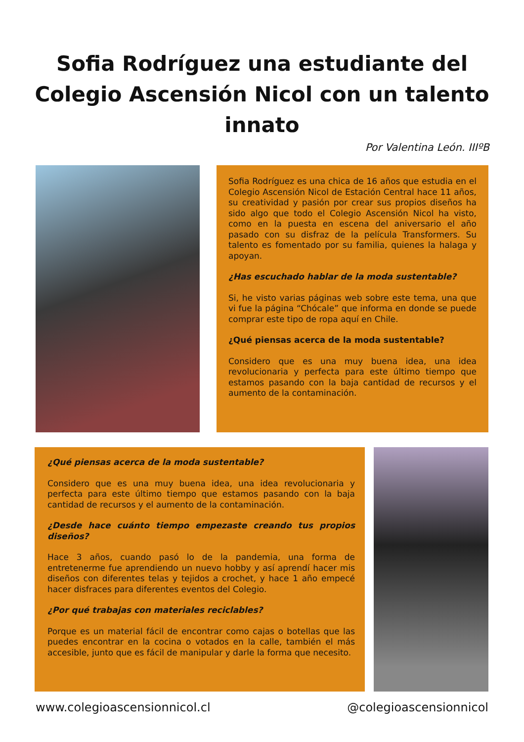Sofia Rodríguez una estudiante del
Colegio Ascensión Nicol con un talento
innato
Por Valentina León. IIIºB
Sofia Rodríguez es una chica de 16 años que estudia en el Colegio Ascensión Nicol de Estación Central hace 11 años, su creatividad y pasión por crear sus propios diseños ha sido algo que todo el Colegio Ascensión Nicol ha visto, como en la puesta en escena del aniversario el año pasado con su disfraz de la película Transformers. Su talento es fomentado por su familia, quienes la halaga y apoyan.
¿Has escuchado hablar de la moda sustentable?
Si, he visto varias páginas web sobre este tema, una que vi fue la página “Chócale” que informa en donde se puede comprar este tipo de ropa aquí en Chile.
¿Qué piensas acerca de la moda sustentable?
Considero que es una muy buena idea, una idea revolucionaria y perfecta para este último tiempo que estamos pasando con la baja cantidad de recursos y el aumento de la contaminación.
¿Qué piensas acerca de la moda sustentable?
Considero que es una muy buena idea, una idea revolucionaria y perfecta para este último tiempo que estamos pasando con la baja cantidad de recursos y el aumento de la contaminación.
¿Desde hace cuánto tiempo empezaste creando tus propios diseños?
Hace 3 años, cuando pasó lo de la pandemia, una forma de entretenerme fue aprendiendo un nuevo hobby y así aprendí hacer mis diseños con diferentes telas y tejidos a crochet, y hace 1 año empecé hacer disfraces para diferentes eventos del Colegio.
¿Por qué trabajas con materiales reciclables?
Porque es un material fácil de encontrar como cajas o botellas que las puedes encontrar en la cocina o votados en la calle, también el más accesible, junto que es fácil de manipular y darle la forma que necesito.
www.colegioascensionnicol.cl @colegioascensionnicol